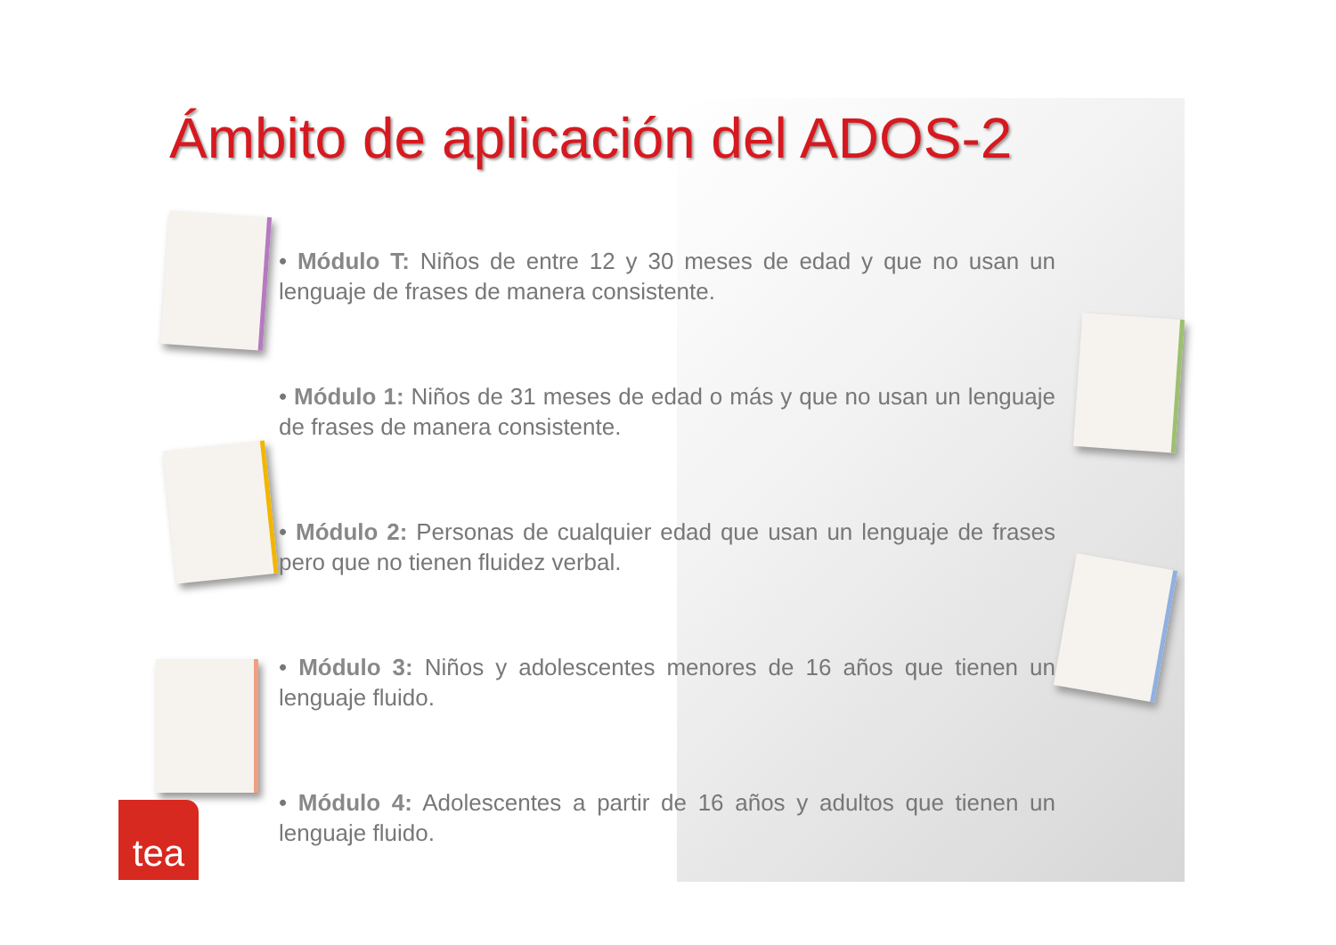Ámbito de aplicación del ADOS-2
• Módulo T: Niños de entre 12 y 30 meses de edad y que no usan un lenguaje de frases de manera consistente.
• Módulo 1: Niños de 31 meses de edad o más y que no usan un lenguaje de frases de manera consistente.
• Módulo 2: Personas de cualquier edad que usan un lenguaje de frases pero que no tienen fluidez verbal.
• Módulo 3: Niños y adolescentes menores de 16 años que tienen un lenguaje fluido.
• Módulo 4: Adolescentes a partir de 16 años y adultos que tienen un lenguaje fluido.
tea